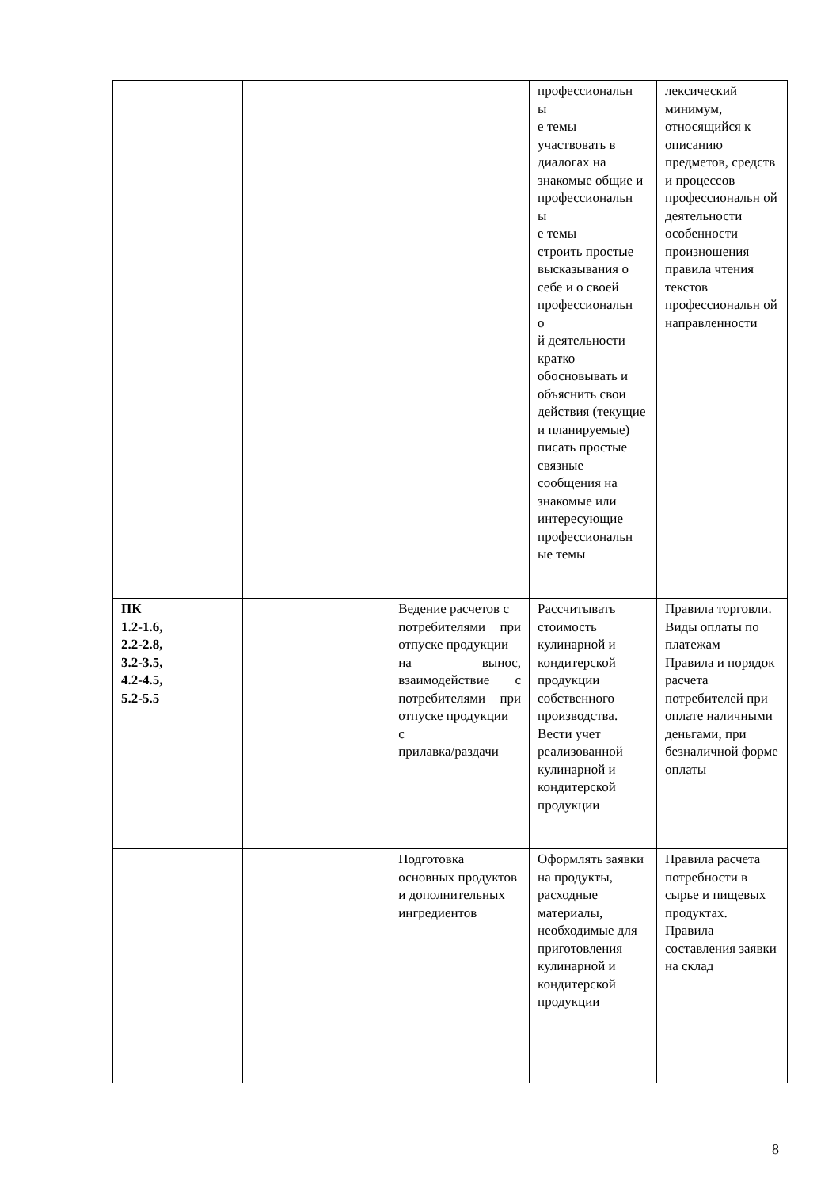| | | | профессиональн ы е темы участвовать в диалогах на знакомые общие и профессиональн ы е темы строить простые высказывания о себе и о своей профессиональн о й деятельности кратко обосновывать и объяснить свои действия (текущие и планируемые) писать простые связные сообщения на знакомые или интересующие профессиональн ые темы | лексический минимум, относящийся к описанию предметов, средств и процессов профессиональн ой деятельности особенности произношения правила чтения текстов профессиональн ой направленности |
| ПК 1.2-1.6, 2.2-2.8, 3.2-3.5, 4.2-4.5, 5.2-5.5 | | Ведение расчетов с потребителями при отпуске продукции на вынос, взаимодействие с потребителями при отпуске продукции с прилавка/раздачи | Рассчитывать стоимость кулинарной и кондитерской продукции собственного производства. Вести учет реализованной кулинарной и кондитерской продукции | Правила торговли. Виды оплаты по платежам Правила и порядок расчета потребителей при оплате наличными деньгами, при безналичной форме оплаты |
| | | Подготовка основных продуктов и дополнительных ингредиентов | Оформлять заявки на продукты, расходные материалы, необходимые для приготовления кулинарной и кондитерской продукции | Правила расчета потребности в сырье и пищевых продуктах. Правила составления заявки на склад |
8